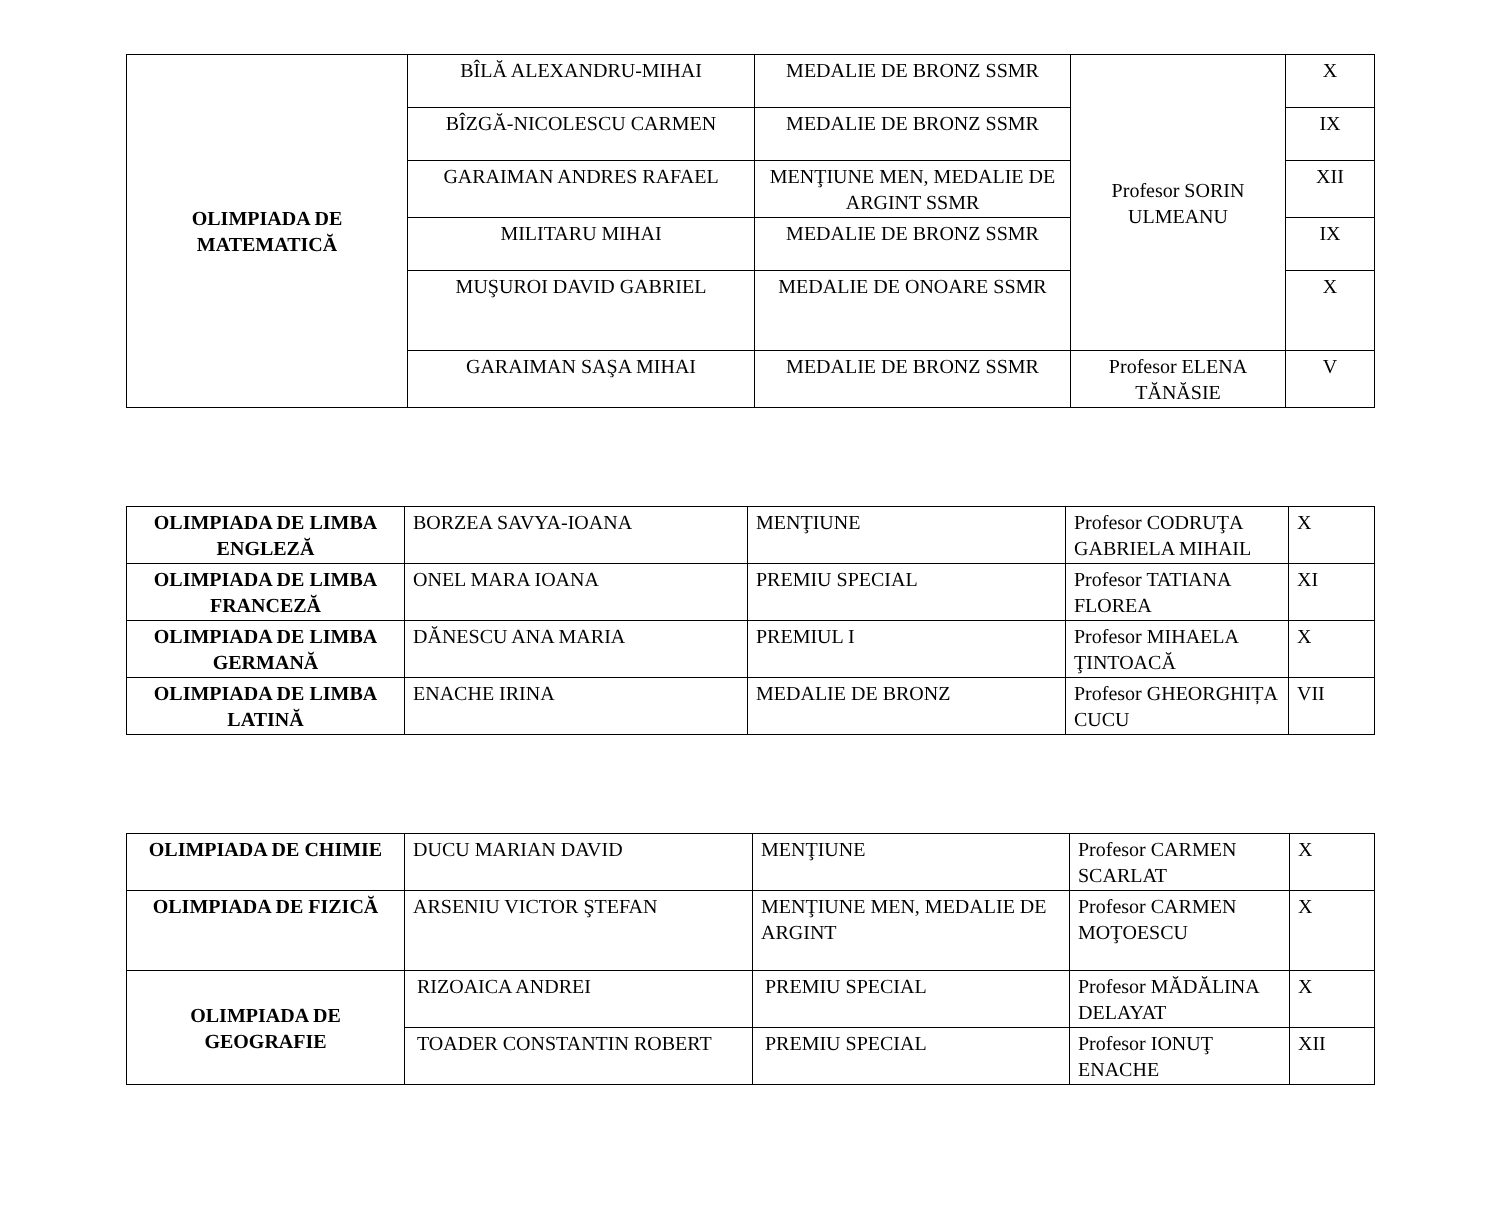| OLIMPIADA DE MATEMATICĂ | BÎLĂ ALEXANDRU-MIHAI | MEDALIE DE BRONZ SSMR | Profesor SORIN ULMEANU | X |
| | BÎZGĂ-NICOLESCU CARMEN | MEDALIE DE BRONZ SSMR | | IX |
| | GARAIMAN ANDRES RAFAEL | MENŢIUNE MEN, MEDALIE DE ARGINT SSMR | | XII |
| | MILITARU MIHAI | MEDALIE DE BRONZ SSMR | | IX |
| | MUŞUROI DAVID GABRIEL | MEDALIE DE ONOARE SSMR | | X |
| | GARAIMAN SAŞA MIHAI | MEDALIE DE BRONZ SSMR | Profesor ELENA TĂNĂSIE | V |
| OLIMPIADA DE LIMBA ENGLEZĂ | BORZEA SAVYA-IOANA | MENŢIUNE | Profesor CODRUŢA GABRIELA MIHAIL | X |
| OLIMPIADA DE LIMBA FRANCEZĂ | ONEL MARA IOANA | PREMIU SPECIAL | Profesor TATIANA FLOREA | XI |
| OLIMPIADA DE LIMBA GERMANĂ | DĂNESCU ANA MARIA | PREMIUL I | Profesor MIHAELA ŢINTOACĂ | X |
| OLIMPIADA DE LIMBA LATINĂ | ENACHE IRINA | MEDALIE DE BRONZ | Profesor GHEORGHIȚA CUCU | VII |
| OLIMPIADA DE CHIMIE | DUCU MARIAN DAVID | MENŢIUNE | Profesor CARMEN SCARLAT | X |
| OLIMPIADA DE FIZICĂ | ARSENIU VICTOR ŞTEFAN | MENŢIUNE MEN, MEDALIE DE ARGINT | Profesor CARMEN MOŢOESCU | X |
| OLIMPIADA DE GEOGRAFIE | RIZOAICA ANDREI | PREMIU SPECIAL | Profesor MĂDĂLINA DELAYAT | X |
| | TOADER CONSTANTIN ROBERT | PREMIU SPECIAL | Profesor IONUŢ ENACHE | XII |